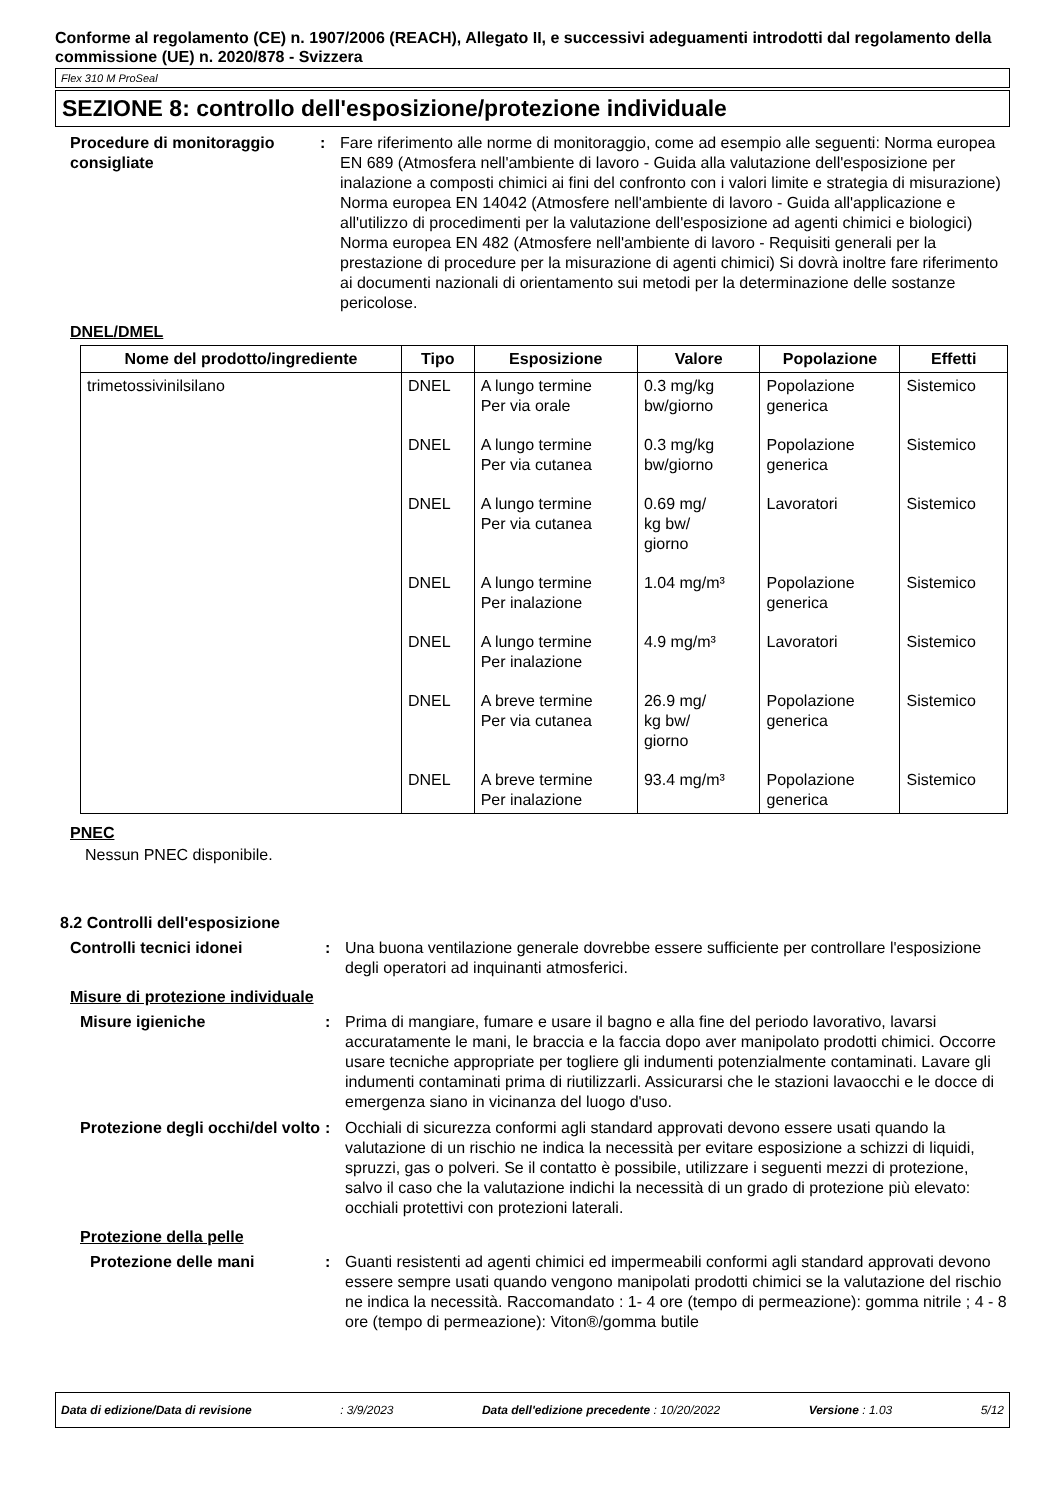Conforme al regolamento (CE) n. 1907/2006 (REACH), Allegato II, e successivi adeguamenti introdotti dal regolamento della commissione (UE) n. 2020/878 - Svizzera
Flex 310 M ProSeal
SEZIONE 8: controllo dell'esposizione/protezione individuale
Procedure di monitoraggio consigliate
: Fare riferimento alle norme di monitoraggio, come ad esempio alle seguenti: Norma europea EN 689 (Atmosfera nell'ambiente di lavoro - Guida alla valutazione dell'esposizione per inalazione a composti chimici ai fini del confronto con i valori limite e strategia di misurazione) Norma europea EN 14042 (Atmosfere nell'ambiente di lavoro - Guida all'applicazione e all'utilizzo di procedimenti per la valutazione dell'esposizione ad agenti chimici e biologici) Norma europea EN 482 (Atmosfere nell'ambiente di lavoro - Requisiti generali per la prestazione di procedure per la misurazione di agenti chimici) Si dovrà inoltre fare riferimento ai documenti nazionali di orientamento sui metodi per la determinazione delle sostanze pericolose.
DNEL/DMEL
| Nome del prodotto/ingrediente | Tipo | Esposizione | Valore | Popolazione | Effetti |
| --- | --- | --- | --- | --- | --- |
| trimetossivinilsilano | DNEL | A lungo termine Per via orale | 0.3 mg/kg bw/giorno | Popolazione generica | Sistemico |
| | DNEL | A lungo termine Per via cutanea | 0.3 mg/kg bw/giorno | Popolazione generica | Sistemico |
| | DNEL | A lungo termine Per via cutanea | 0.69 mg/ kg bw/ giorno | Lavoratori | Sistemico |
| | DNEL | A lungo termine Per inalazione | 1.04 mg/m³ | Popolazione generica | Sistemico |
| | DNEL | A lungo termine Per inalazione | 4.9 mg/m³ | Lavoratori | Sistemico |
| | DNEL | A breve termine Per via cutanea | 26.9 mg/ kg bw/ giorno | Popolazione generica | Sistemico |
| | DNEL | A breve termine Per inalazione | 93.4 mg/m³ | Popolazione generica | Sistemico |
PNEC
Nessun PNEC disponibile.
8.2 Controlli dell'esposizione
Controlli tecnici idonei : Una buona ventilazione generale dovrebbe essere sufficiente per controllare l'esposizione degli operatori ad inquinanti atmosferici.
Misure di protezione individuale
Misure igieniche : Prima di mangiare, fumare e usare il bagno e alla fine del periodo lavorativo, lavarsi accuratamente le mani, le braccia e la faccia dopo aver manipolato prodotti chimici. Occorre usare tecniche appropriate per togliere gli indumenti potenzialmente contaminati. Lavare gli indumenti contaminati prima di riutilizzarli. Assicurarsi che le stazioni lavaocchi e le docce di emergenza siano in vicinanza del luogo d'uso.
Protezione degli occhi/del volto
: Occhiali di sicurezza conformi agli standard approvati devono essere usati quando la valutazione di un rischio ne indica la necessità per evitare esposizione a schizzi di liquidi, spruzzi, gas o polveri. Se il contatto è possibile, utilizzare i seguenti mezzi di protezione, salvo il caso che la valutazione indichi la necessità di un grado di protezione più elevato: occhiali protettivi con protezioni laterali.
Protezione della pelle
Protezione delle mani : Guanti resistenti ad agenti chimici ed impermeabili conformi agli standard approvati devono essere sempre usati quando vengono manipolati prodotti chimici se la valutazione del rischio ne indica la necessità. Raccomandato : 1- 4 ore (tempo di permeazione): gomma nitrile ; 4 - 8 ore (tempo di permeazione): Viton®/gomma butile
Data di edizione/Data di revisione: 3/9/2023 Data dell'edizione precedente : 10/20/2022 Versione : 1.03 5/12